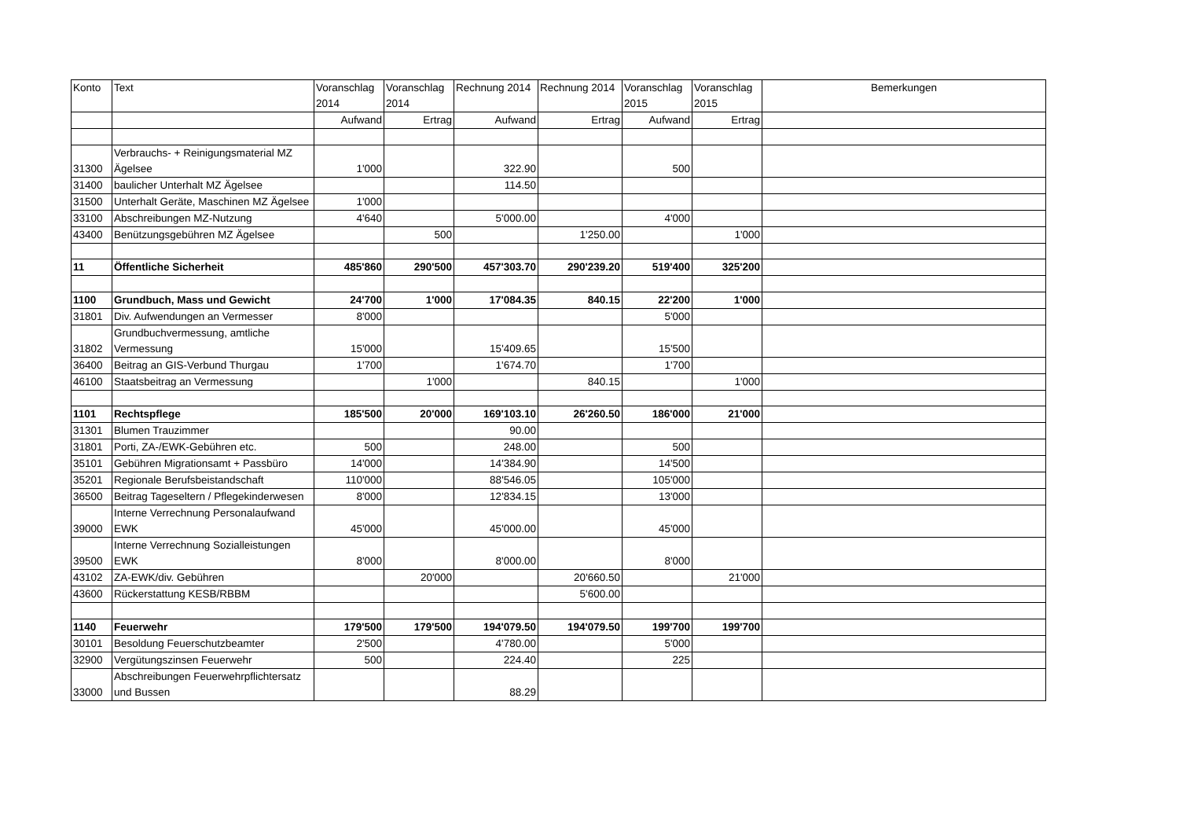| Konto | Text | Voranschlag 2014 | Voranschlag 2014 | Rechnung 2014 | Rechnung 2014 | Voranschlag 2015 | Voranschlag 2015 | Bemerkungen |
| --- | --- | --- | --- | --- | --- | --- | --- | --- |
| | | Aufwand | Ertrag | Aufwand | Ertrag | Aufwand | Ertrag | |
| 31300 | Verbrauchs- + Reinigungsmaterial MZ Ägelsee | 1'000 | | 322.90 | | 500 | | |
| 31400 | baulicher Unterhalt MZ Ägelsee | | | 114.50 | | | | |
| 31500 | Unterhalt Geräte, Maschinen MZ Ägelsee | 1'000 | | | | | | |
| 33100 | Abschreibungen MZ-Nutzung | 4'640 | | 5'000.00 | | 4'000 | | |
| 43400 | Benützungsgebühren MZ Ägelsee | | 500 | | 1'250.00 | | 1'000 | |
| 11 | Öffentliche Sicherheit | 485'860 | 290'500 | 457'303.70 | 290'239.20 | 519'400 | 325'200 | |
| 1100 | Grundbuch, Mass und Gewicht | 24'700 | 1'000 | 17'084.35 | 840.15 | 22'200 | 1'000 | |
| 31801 | Div. Aufwendungen an Vermesser | 8'000 | | | | 5'000 | | |
| 31802 | Grundbuchvermessung, amtliche Vermessung | 15'000 | | 15'409.65 | | 15'500 | | |
| 36400 | Beitrag an GIS-Verbund Thurgau | 1'700 | | 1'674.70 | | 1'700 | | |
| 46100 | Staatsbeitrag an Vermessung | | 1'000 | | 840.15 | | 1'000 | |
| 1101 | Rechtspflege | 185'500 | 20'000 | 169'103.10 | 26'260.50 | 186'000 | 21'000 | |
| 31301 | Blumen Trauzimmer | | | 90.00 | | | | |
| 31801 | Porti, ZA-/EWK-Gebühren etc. | 500 | | 248.00 | | 500 | | |
| 35101 | Gebühren Migrationsamt + Passbüro | 14'000 | | 14'384.90 | | 14'500 | | |
| 35201 | Regionale Berufsbeistandschaft | 110'000 | | 88'546.05 | | 105'000 | | |
| 36500 | Beitrag Tageseltern / Pflegekinderwesen | 8'000 | | 12'834.15 | | 13'000 | | |
| 39000 | Interne Verrechnung Personalaufwand EWK | 45'000 | | 45'000.00 | | 45'000 | | |
| 39500 | Interne Verrechnung Sozialleistungen EWK | 8'000 | | 8'000.00 | | 8'000 | | |
| 43102 | ZA-EWK/div. Gebühren | | 20'000 | | 20'660.50 | | 21'000 | |
| 43600 | Rückerstattung KESB/RBBM | | | | 5'600.00 | | | |
| 1140 | Feuerwehr | 179'500 | 179'500 | 194'079.50 | 194'079.50 | 199'700 | 199'700 | |
| 30101 | Besoldung Feuerschutzbeamter | 2'500 | | 4'780.00 | | 5'000 | | |
| 32900 | Vergütungszinsen Feuerwehr | 500 | | 224.40 | | 225 | | |
| 33000 | Abschreibungen Feuerwehrpflichtersatz und Bussen | | | 88.29 | | | | |